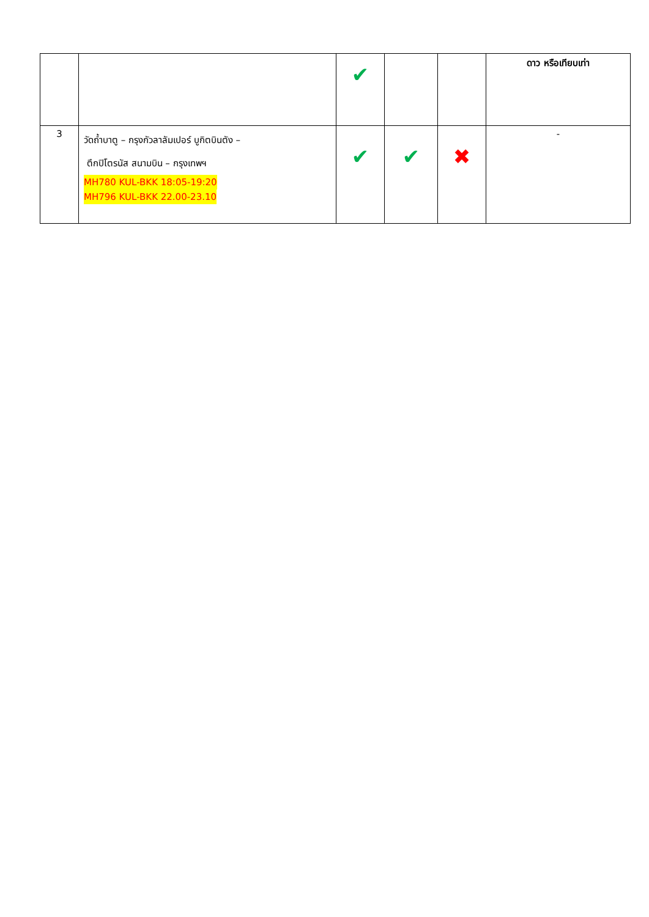| | | ✔ | | | ดาว หรือเทียบเท่า |
| 3 | วัดถ้ำบาตู – กรุงกัวลาลัมเปอร์ บูกิตบินตัง – ตึกปิโตรนัส สนามบิน – กรุงเทพฯ MH780 KUL-BKK 18:05-19:20 MH796 KUL-BKK 22.00-23.10 | ✔ | ✔ | ✖ | - |